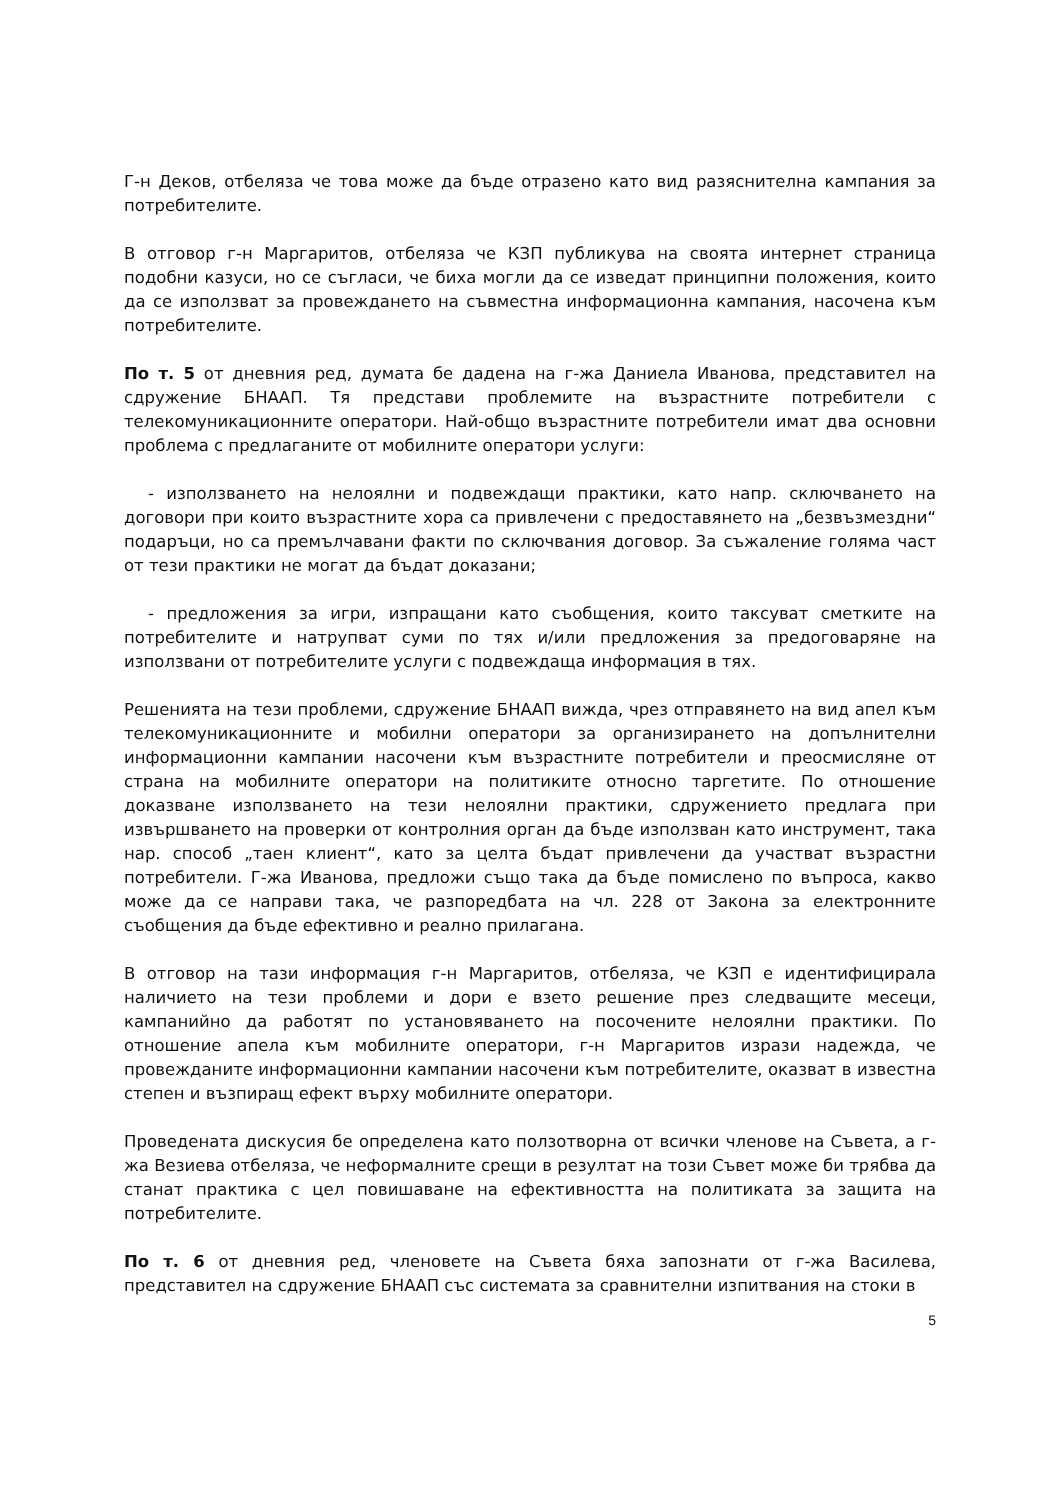Г-н Деков, отбеляза че това може да бъде отразено като вид разяснителна кампания за потребителите.
В отговор г-н Маргаритов, отбеляза че КЗП публикува на своята интернет страница подобни казуси, но се съгласи, че биха могли да се изведат принципни положения, които да се използват за провеждането на съвместна информационна кампания, насочена към потребителите.
По т. 5 от дневния ред, думата бе дадена на г-жа Даниела Иванова, представител на сдружение БНААП. Тя представи проблемите на възрастните потребители с телекомуникационните оператори. Най-общо възрастните потребители имат два основни проблема с предлаганите от мобилните оператори услуги:
- използването на нелоялни и подвеждащи практики, като напр. сключването на договори при които възрастните хора са привлечени с предоставянето на „безвъзмездни“ подаръци, но са премълчавани факти по сключвания договор. За съжаление голяма част от тези практики не могат да бъдат доказани;
- предложения за игри, изпращани като съобщения, които таксуват сметките на потребителите и натрупват суми по тях и/или предложения за предоговаряне на използвани от потребителите услуги с подвеждаща информация в тях.
Решенията на тези проблеми, сдружение БНААП вижда, чрез отправянето на вид апел към телекомуникационните и мобилни оператори за организирането на допълнителни информационни кампании насочени към възрастните потребители и преосмисляне от страна на мобилните оператори на политиките относно таргетите. По отношение доказване използването на тези нелоялни практики, сдружението предлага при извършването на проверки от контролния орган да бъде използван като инструмент, така нар. способ „таен клиент“, като за целта бъдат привлечени да участват възрастни потребители. Г-жа Иванова, предложи също така да бъде помислено по въпроса, какво може да се направи така, че разпоредбата на чл. 228 от Закона за електронните съобщения да бъде ефективно и реално прилагана.
В отговор на тази информация г-н Маргаритов, отбеляза, че КЗП е идентифицирала наличието на тези проблеми и дори е взето решение през следващите месеци, кампанийно да работят по установяването на посочените нелоялни практики. По отношение апела към мобилните оператори, г-н Маргаритов изрази надежда, че провежданите информационни кампании насочени към потребителите, оказват в известна степен и възпиращ ефект върху мобилните оператори.
Проведената дискусия бе определена като ползотворна от всички членове на Съвета, а г-жа Везиева отбеляза, че неформалните срещи в резултат на този Съвет може би трябва да станат практика с цел повишаване на ефективността на политиката за защита на потребителите.
По т. 6 от дневния ред, членовете на Съвета бяха запознати от г-жа Василева, представител на сдружение БНААП със системата за сравнителни изпитвания на стоки в
5